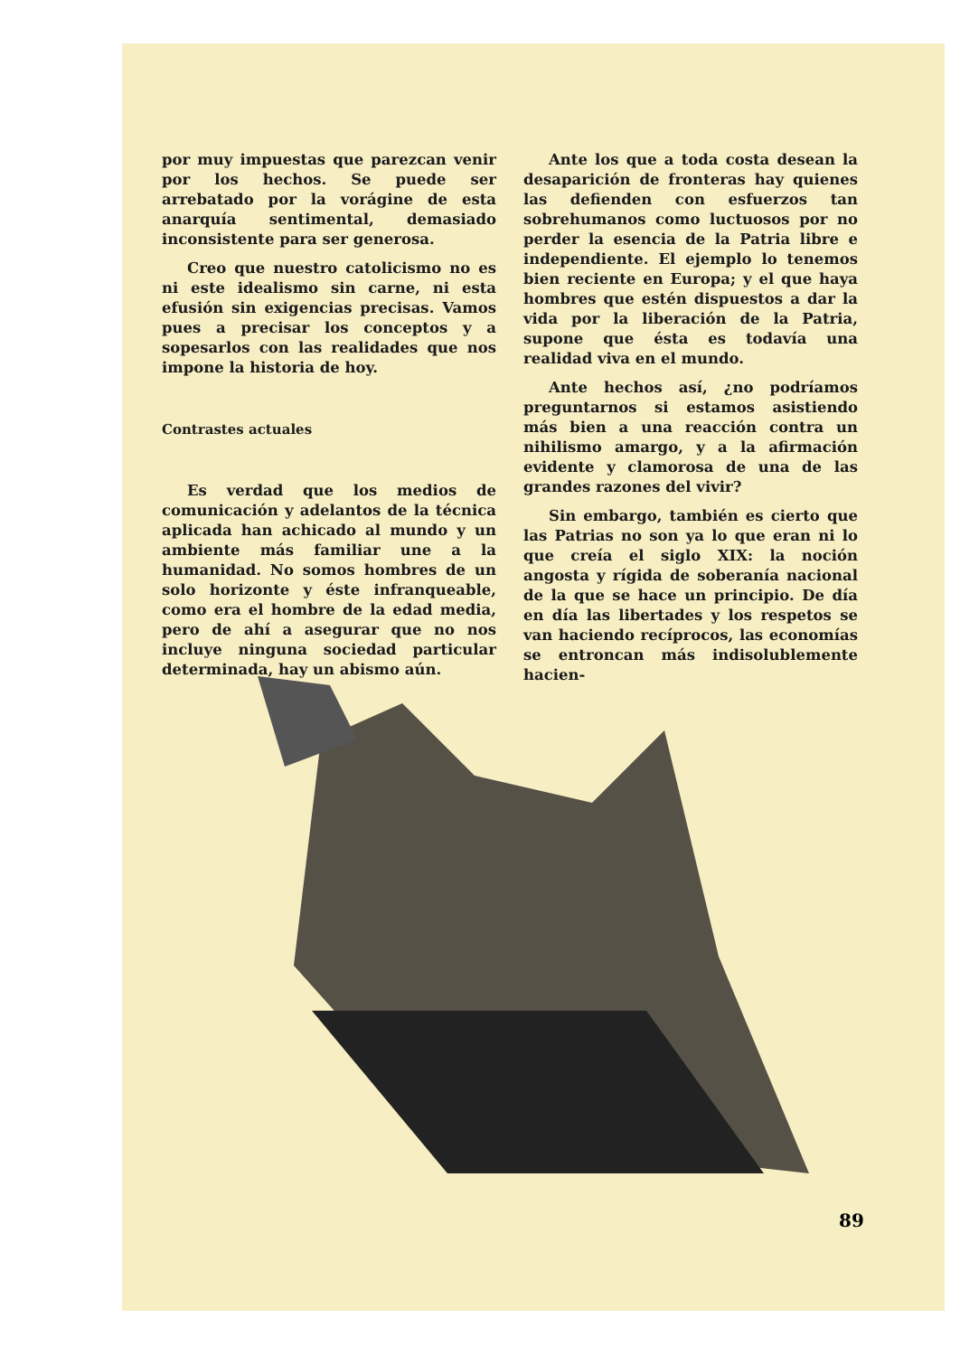por muy impuestas que parezcan venir por los hechos. Se puede ser arrebatado por la vorágine de esta anarquía sentimental, demasiado inconsistente para ser generosa.
Creo que nuestro catolicismo no es ni este idealismo sin carne, ni esta efusión sin exigencias precisas. Vamos pues a precisar los conceptos y a sopesarlos con las realidades que nos impone la historia de hoy.
Contrastes actuales
Es verdad que los medios de comunicación y adelantos de la técnica aplicada han achicado al mundo y un ambiente más familiar une a la humanidad. No somos hombres de un solo horizonte y éste infranqueable, como era el hombre de la edad media, pero de ahí a asegurar que no nos incluye ninguna sociedad particular determinada, hay un abismo aún.
Ante los que a toda costa desean la desaparición de fronteras hay quienes las defienden con esfuerzos tan sobrehumanos como luctuosos por no perder la esencia de la Patria libre e independiente. El ejemplo lo tenemos bien reciente en Europa; y el que haya hombres que estén dispuestos a dar la vida por la liberación de la Patria, supone que ésta es todavía una realidad viva en el mundo.
Ante hechos así, ¿no podríamos preguntarnos si estamos asistiendo más bien a una reacción contra un nihilismo amargo, y a la afirmación evidente y clamorosa de una de las grandes razones del vivir?
Sin embargo, también es cierto que las Patrias no son ya lo que eran ni lo que creía el siglo XIX: la noción angosta y rígida de soberanía nacional de la que se hace un principio. De día en día las libertades y los respetos se van haciendo recíprocos, las economías se entroncan más indisolublemente hacien-
89